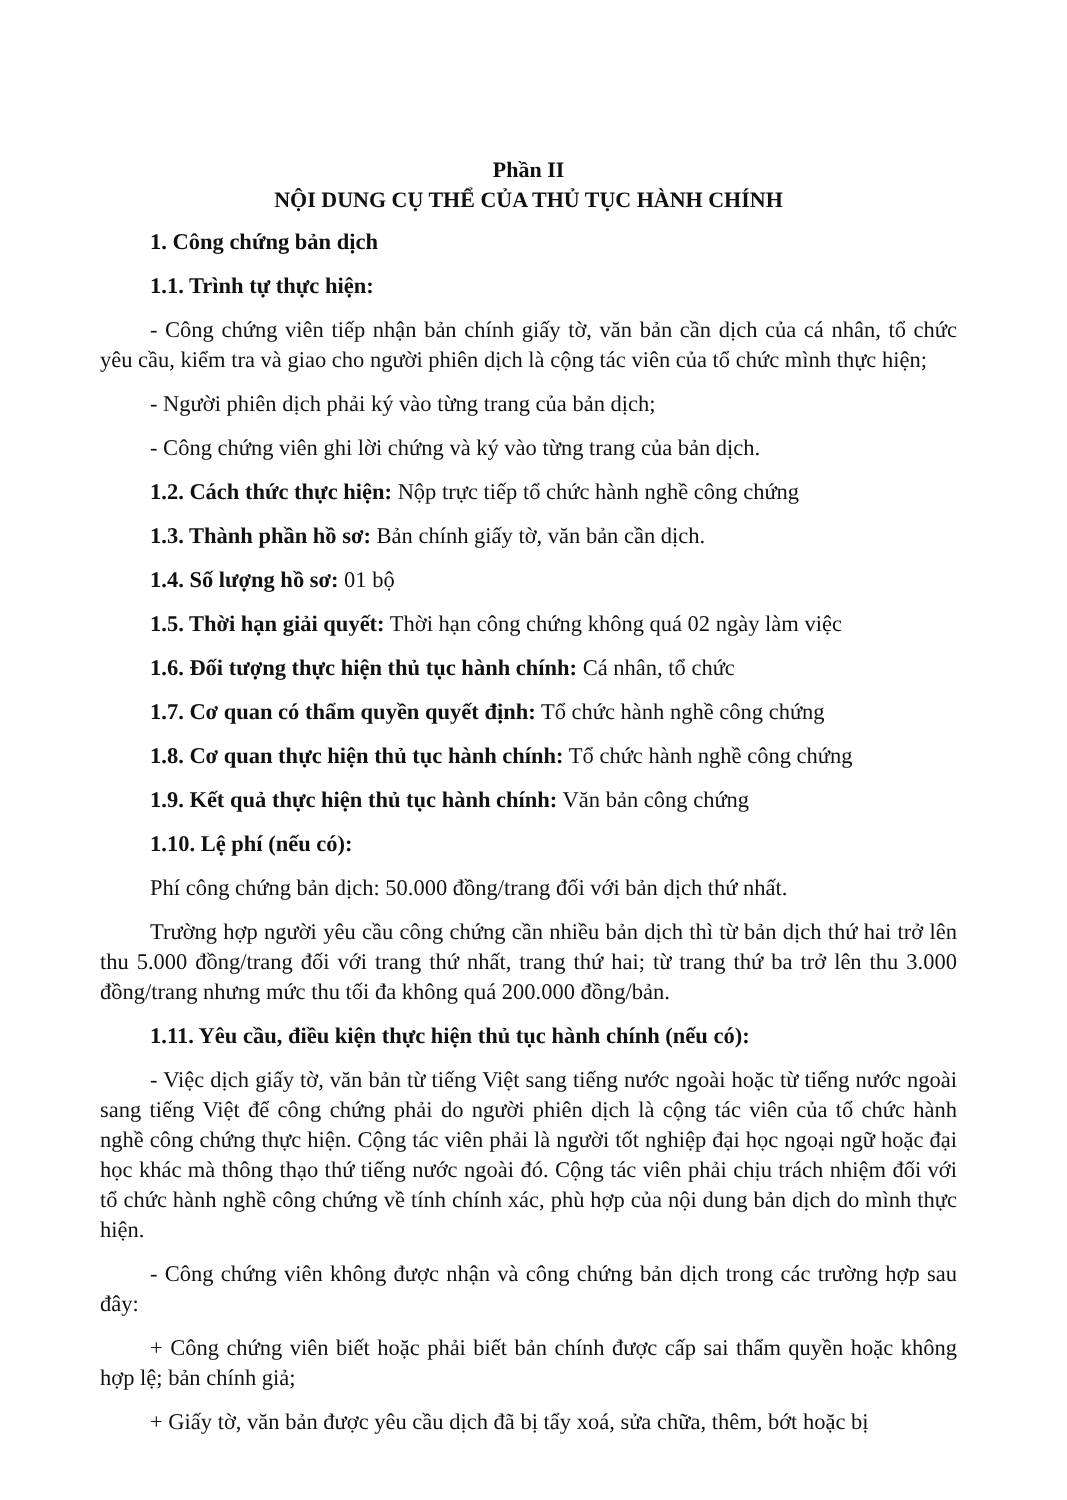Phần II
NỘI DUNG CỤ THỂ CỦA THỦ TỤC HÀNH CHÍNH
1. Công chứng bản dịch
1.1. Trình tự thực hiện:
- Công chứng viên tiếp nhận bản chính giấy tờ, văn bản cần dịch của cá nhân, tổ chức yêu cầu, kiểm tra và giao cho người phiên dịch là cộng tác viên của tổ chức mình thực hiện;
- Người phiên dịch phải ký vào từng trang của bản dịch;
- Công chứng viên ghi lời chứng và ký vào từng trang của bản dịch.
1.2. Cách thức thực hiện: Nộp trực tiếp tổ chức hành nghề công chứng
1.3. Thành phần hồ sơ: Bản chính giấy tờ, văn bản cần dịch.
1.4. Số lượng hồ sơ: 01 bộ
1.5. Thời hạn giải quyết: Thời hạn công chứng không quá 02 ngày làm việc
1.6. Đối tượng thực hiện thủ tục hành chính: Cá nhân, tổ chức
1.7. Cơ quan có thẩm quyền quyết định: Tổ chức hành nghề công chứng
1.8. Cơ quan thực hiện thủ tục hành chính: Tổ chức hành nghề công chứng
1.9. Kết quả thực hiện thủ tục hành chính: Văn bản công chứng
1.10. Lệ phí (nếu có):
Phí công chứng bản dịch: 50.000 đồng/trang đối với bản dịch thứ nhất.
Trường hợp người yêu cầu công chứng cần nhiều bản dịch thì từ bản dịch thứ hai trở lên thu 5.000 đồng/trang đối với trang thứ nhất, trang thứ hai; từ trang thứ ba trở lên thu 3.000 đồng/trang nhưng mức thu tối đa không quá 200.000 đồng/bản.
1.11. Yêu cầu, điều kiện thực hiện thủ tục hành chính (nếu có):
- Việc dịch giấy tờ, văn bản từ tiếng Việt sang tiếng nước ngoài hoặc từ tiếng nước ngoài sang tiếng Việt để công chứng phải do người phiên dịch là cộng tác viên của tổ chức hành nghề công chứng thực hiện. Cộng tác viên phải là người tốt nghiệp đại học ngoại ngữ hoặc đại học khác mà thông thạo thứ tiếng nước ngoài đó. Cộng tác viên phải chịu trách nhiệm đối với tổ chức hành nghề công chứng về tính chính xác, phù hợp của nội dung bản dịch do mình thực hiện.
- Công chứng viên không được nhận và công chứng bản dịch trong các trường hợp sau đây:
+ Công chứng viên biết hoặc phải biết bản chính được cấp sai thẩm quyền hoặc không hợp lệ; bản chính giả;
+ Giấy tờ, văn bản được yêu cầu dịch đã bị tẩy xoá, sửa chữa, thêm, bớt hoặc bị